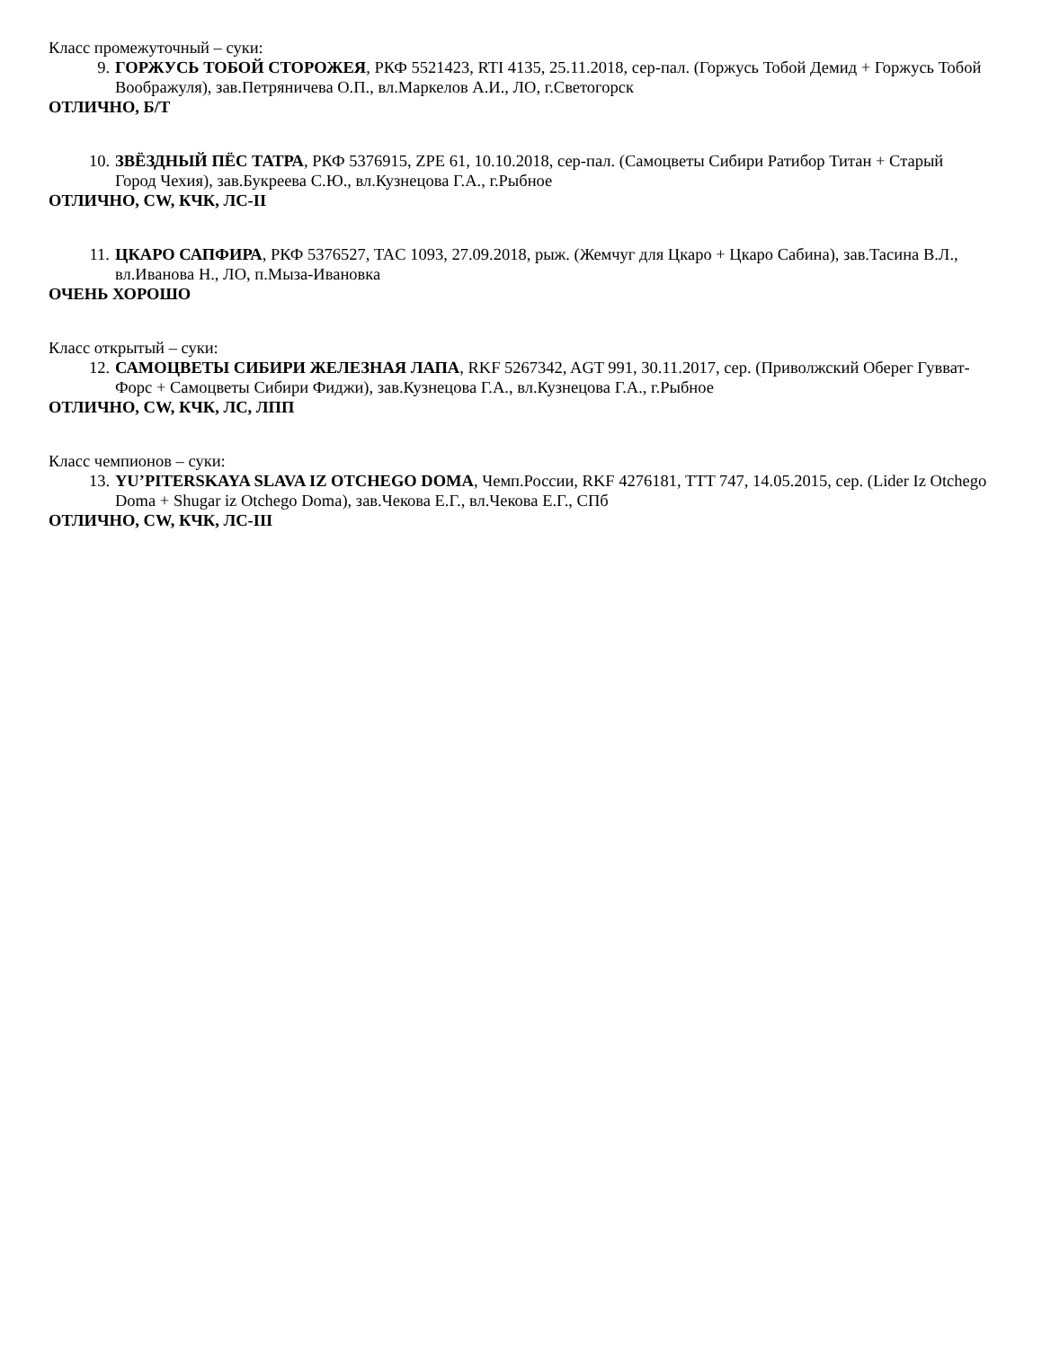Класс промежуточный – суки:
9. ГОРЖУСЬ ТОБОЙ СТОРОЖЕЯ, РКФ 5521423, RTI 4135, 25.11.2018, сер-пал. (Горжусь Тобой Демид + Горжусь Тобой Воображуля), зав.Петряничева О.П., вл.Маркелов А.И., ЛО, г.Светогорск
ОТЛИЧНО, Б/Т
10. ЗВЁЗДНЫЙ ПЁС ТАТРА, РКФ 5376915, ZPE 61, 10.10.2018, сер-пал. (Самоцветы Сибири Ратибор Титан + Старый Город Чехия), зав.Букреева С.Ю., вл.Кузнецова Г.А., г.Рыбное
ОТЛИЧНО, CW, КЧК, ЛС-II
11. ЦКАРО САПФИРА, РКФ 5376527, TAC 1093, 27.09.2018, рыж. (Жемчуг для Цкаро + Цкаро Сабина), зав.Тасина В.Л., вл.Иванова Н., ЛО, п.Мыза-Ивановка
ОЧЕНЬ ХОРОШО
Класс открытый – суки:
12. САМОЦВЕТЫ СИБИРИ ЖЕЛЕЗНАЯ ЛАПА, RKF 5267342, AGT 991, 30.11.2017, сер. (Приволжский Оберег Гувват-Форс + Самоцветы Сибири Фиджи), зав.Кузнецова Г.А., вл.Кузнецова Г.А., г.Рыбное
ОТЛИЧНО, CW, КЧК, ЛС, ЛПП
Класс чемпионов – суки:
13. YU’PITERSKAYA SLAVA IZ OTCHEGO DOMA, Чемп.России, RKF 4276181, TTT 747, 14.05.2015, сер. (Lider Iz Otchego Doma + Shugar iz Otchego Doma), зав.Чекова Е.Г., вл.Чекова Е.Г., СПб
ОТЛИЧНО, CW, КЧК, ЛС-III